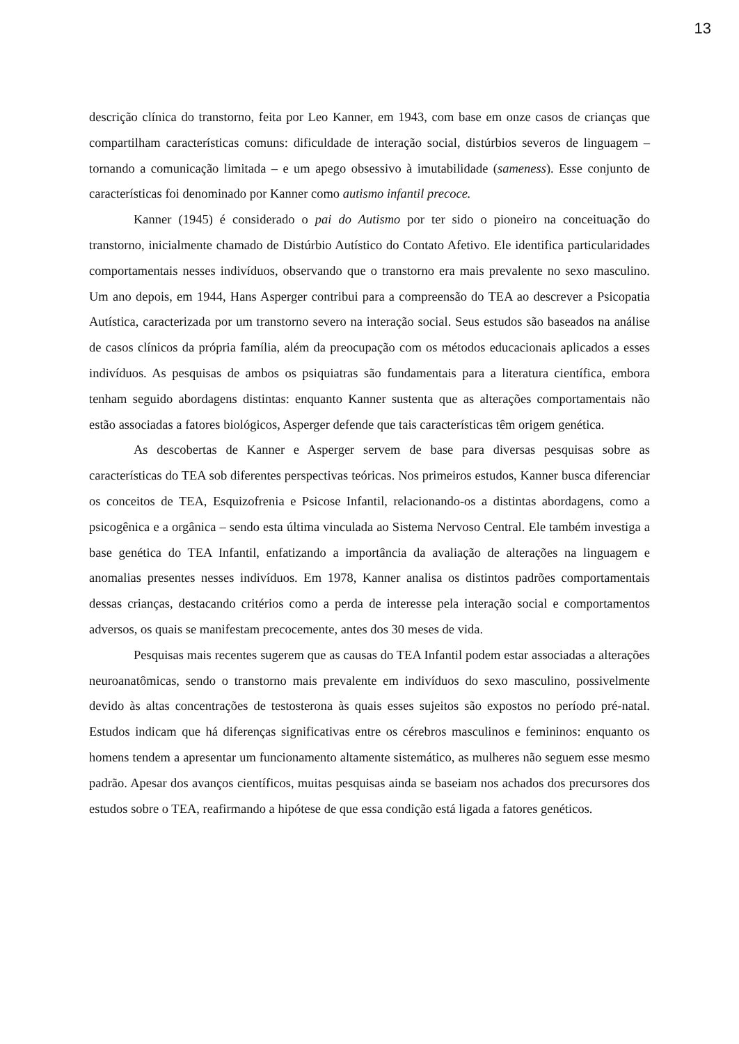13
descrição clínica do transtorno, feita por Leo Kanner, em 1943, com base em onze casos de crianças que compartilham características comuns: dificuldade de interação social, distúrbios severos de linguagem – tornando a comunicação limitada – e um apego obsessivo à imutabilidade (sameness). Esse conjunto de características foi denominado por Kanner como autismo infantil precoce.
Kanner (1945) é considerado o pai do Autismo por ter sido o pioneiro na conceituação do transtorno, inicialmente chamado de Distúrbio Autístico do Contato Afetivo. Ele identifica particularidades comportamentais nesses indivíduos, observando que o transtorno era mais prevalente no sexo masculino. Um ano depois, em 1944, Hans Asperger contribui para a compreensão do TEA ao descrever a Psicopatia Autística, caracterizada por um transtorno severo na interação social. Seus estudos são baseados na análise de casos clínicos da própria família, além da preocupação com os métodos educacionais aplicados a esses indivíduos. As pesquisas de ambos os psiquiatras são fundamentais para a literatura científica, embora tenham seguido abordagens distintas: enquanto Kanner sustenta que as alterações comportamentais não estão associadas a fatores biológicos, Asperger defende que tais características têm origem genética.
As descobertas de Kanner e Asperger servem de base para diversas pesquisas sobre as características do TEA sob diferentes perspectivas teóricas. Nos primeiros estudos, Kanner busca diferenciar os conceitos de TEA, Esquizofrenia e Psicose Infantil, relacionando-os a distintas abordagens, como a psicogênica e a orgânica – sendo esta última vinculada ao Sistema Nervoso Central. Ele também investiga a base genética do TEA Infantil, enfatizando a importância da avaliação de alterações na linguagem e anomalias presentes nesses indivíduos. Em 1978, Kanner analisa os distintos padrões comportamentais dessas crianças, destacando critérios como a perda de interesse pela interação social e comportamentos adversos, os quais se manifestam precocemente, antes dos 30 meses de vida.
Pesquisas mais recentes sugerem que as causas do TEA Infantil podem estar associadas a alterações neuroanatômicas, sendo o transtorno mais prevalente em indivíduos do sexo masculino, possivelmente devido às altas concentrações de testosterona às quais esses sujeitos são expostos no período pré-natal. Estudos indicam que há diferenças significativas entre os cérebros masculinos e femininos: enquanto os homens tendem a apresentar um funcionamento altamente sistemático, as mulheres não seguem esse mesmo padrão. Apesar dos avanços científicos, muitas pesquisas ainda se baseiam nos achados dos precursores dos estudos sobre o TEA, reafirmando a hipótese de que essa condição está ligada a fatores genéticos.